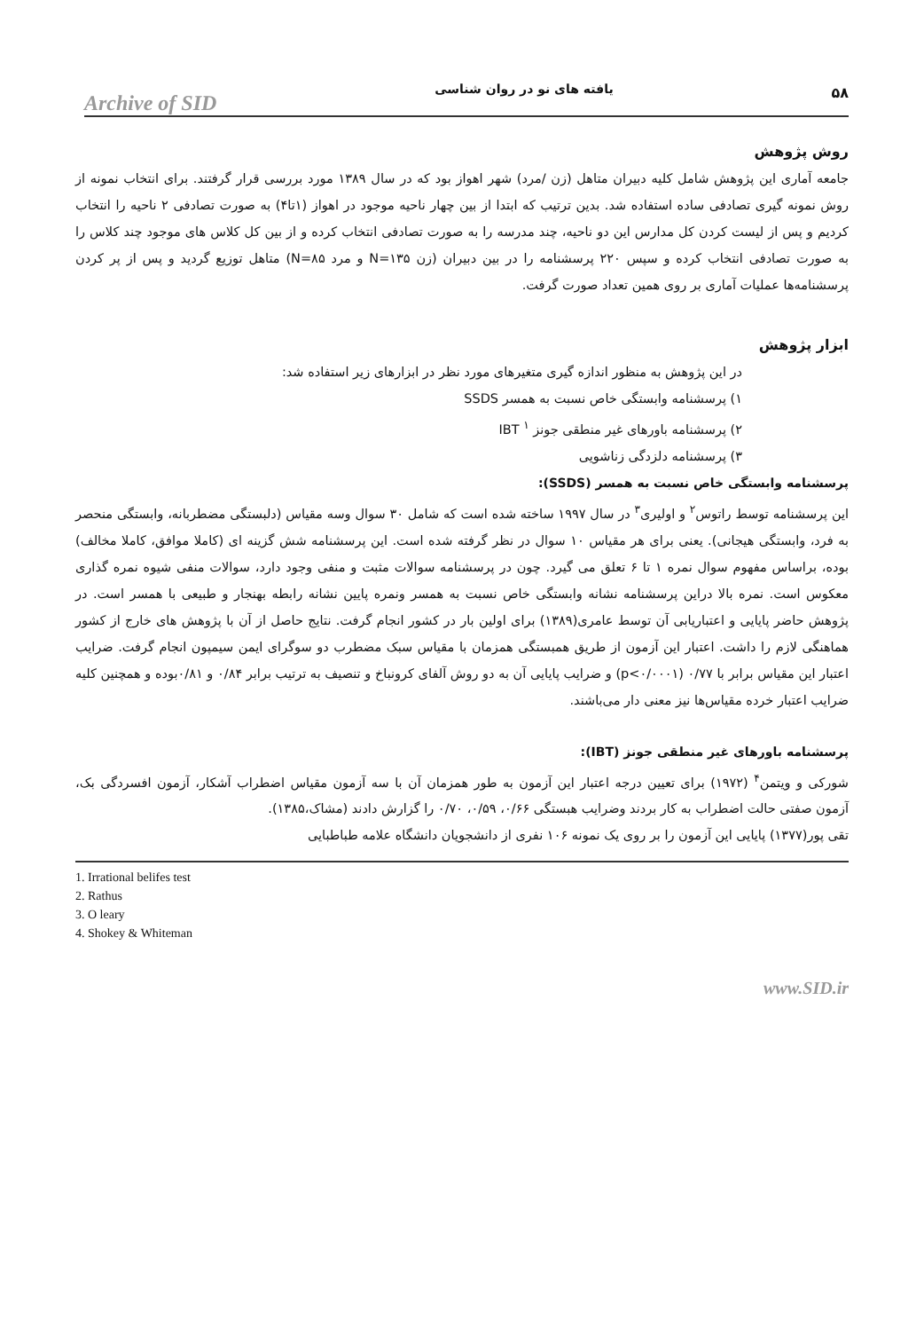Archive of SID یافته های نو در روان شناسی ۵۸
روش پژوهش
جامعه آماری این پژوهش شامل کلیه دبیران متاهل (زن /مرد) شهر اهواز بود که در سال ۱۳۸۹ مورد بررسی قرار گرفتند. برای انتخاب نمونه از روش نمونه گیری تصادفی ساده استفاده شد. بدین ترتیب که ابتدا از بین چهار ناحیه موجود در اهواز (۱تا۴) به صورت تصادفی ۲ ناحیه را انتخاب کردیم و پس از لیست کردن کل مدارس این دو ناحیه، چند مدرسه را به صورت تصادفی انتخاب کرده و از بین کل کلاس های موجود چند کلاس را به صورت تصادفی انتخاب کرده و سپس ۲۲۰ پرسشنامه را در بین دبیران (زن N=۱۳۵ و مرد N=۸۵) متاهل توزیع گردید و پس از پر کردن پرسشنامه‌ها عملیات آماری بر روی همین تعداد صورت گرفت.
ابزار پژوهش
در این پژوهش به منظور اندازه گیری متغیرهای مورد نظر در ابزارهای زیر استفاده شد:
۱) پرسشنامه وابستگی خاص نسبت به همسر SSDS
۲) پرسشنامه باورهای غیر منطقی جونز IBT <sup>۱</sup>
۳) پرسشنامه دلزدگی زناشویی
پرسشنامه وابستگی خاص نسبت به همسر (SSDS):
این پرسشنامه توسط راتوس<sup>۲</sup> و اولیری<sup>۳</sup> در سال ۱۹۹۷ ساخته شده است که شامل ۳۰ سوال وسه مقیاس (دلبستگی مضطربانه، وابستگی منحصر به فرد، وابستگی هیجانی). یعنی برای هر مقیاس ۱۰ سوال در نظر گرفته شده است. این پرسشنامه شش گزینه ای (کاملا موافق، کاملا مخالف) بوده، براساس مفهوم سوال نمره ۱ تا ۶ تعلق می گیرد. چون در پرسشنامه سوالات مثبت و منفی وجود دارد، سوالات منفی شیوه نمره گذاری معکوس است. نمره بالا دراین پرسشنامه نشانه وابستگی خاص نسبت به همسر ونمره پایین نشانه رابطه بهنجار و طبیعی با همسر است. در پژوهش حاضر پایایی و اعتباریابی آن توسط عامری(۱۳۸۹) برای اولین بار در کشور انجام گرفت. نتایج حاصل از آن با پژوهش های خارج از کشور هماهنگی لازم را داشت. اعتبار این آزمون از طریق همبستگی همزمان با مقیاس سبک مضطرب دو سوگرای ایمن سیمپون انجام گرفت. ضرایب اعتبار این مقیاس برابر با ۰/۷۷ (p<۰/۰۰۰۱) و ضرایب پایایی آن به دو روش آلفای کرونباخ و تنصیف به ترتیب برابر ۰/۸۴ و ۰/۸۱بوده و همچنین کلیه ضرایب اعتبار خرده مقیاس‌ها نیز معنی دار می‌باشند.
پرسشنامه باورهای غیر منطقی جونز (IBT):
شورکی و ویتمن<sup>۴</sup> (۱۹۷۲) برای تعیین درجه اعتبار این آزمون به طور همزمان آن با سه آزمون مقیاس اضطراب آشکار، آزمون افسردگی بک، آزمون صفتی حالت اضطراب به کار بردند وضرایب هبستگی ۰/۶۶، ۰/۵۹، ۰/۷۰ را گزارش دادند (مشاک،۱۳۸۵).
تقی پور(۱۳۷۷) پایایی این آزمون را بر روی یک نمونه ۱۰۶ نفری از دانشجویان دانشگاه علامه طباطبایی
1. Irrational belifes test
2. Rathus
3. O leary
4. Shokey & Whiteman
www.SID.ir